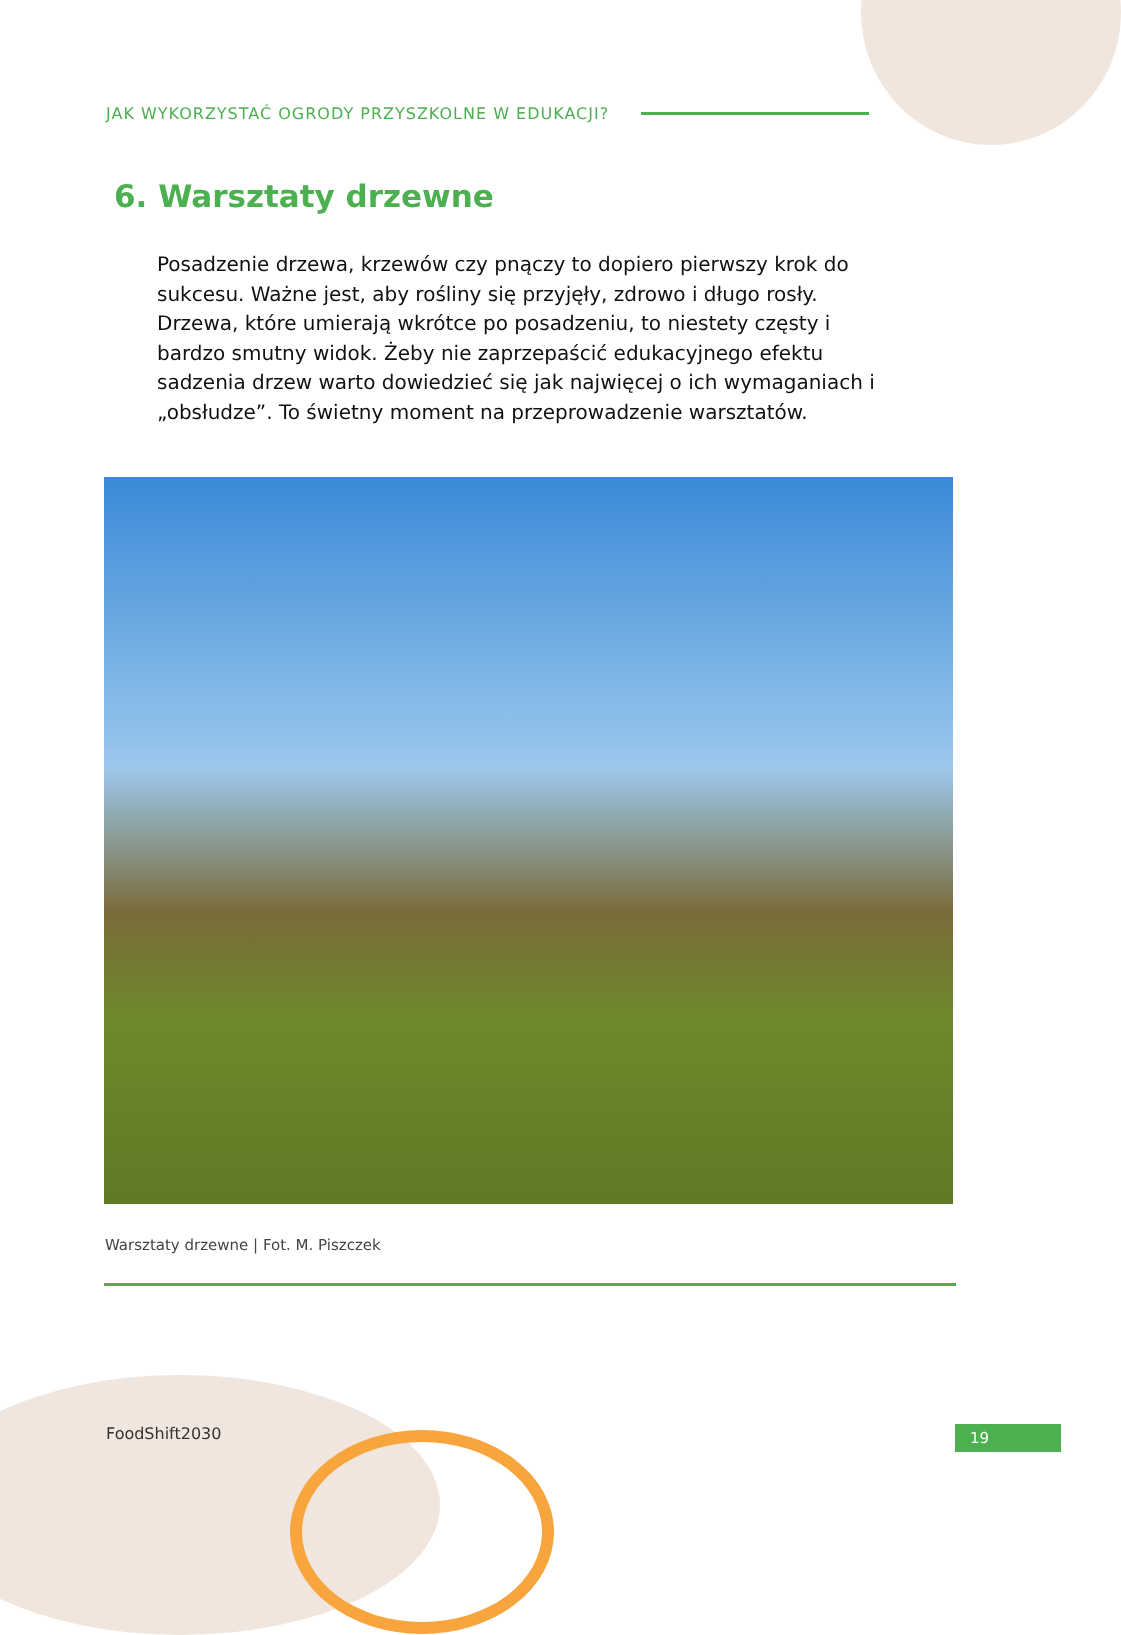JAK WYKORZYSTAĆ OGRODY PRZYSZKOLNE W EDUKACJI?
6. Warsztaty drzewne
Posadzenie drzewa, krzewów czy pnączy to dopiero pierwszy krok do sukcesu. Ważne jest, aby rośliny się przyjęły, zdrowo i długo rosły. Drzewa, które umierają wkrótce po posadzeniu, to niestety częsty i bardzo smutny widok. Żeby nie zaprzepaścić edukacyjnego efektu sadzenia drzew warto dowiedzieć się jak najwięcej o ich wymaganiach i „obsłudze”. To świetny moment na przeprowadzenie warsztatów.
Warsztaty drzewne | Fot. M. Piszczek
FoodShift2030 19